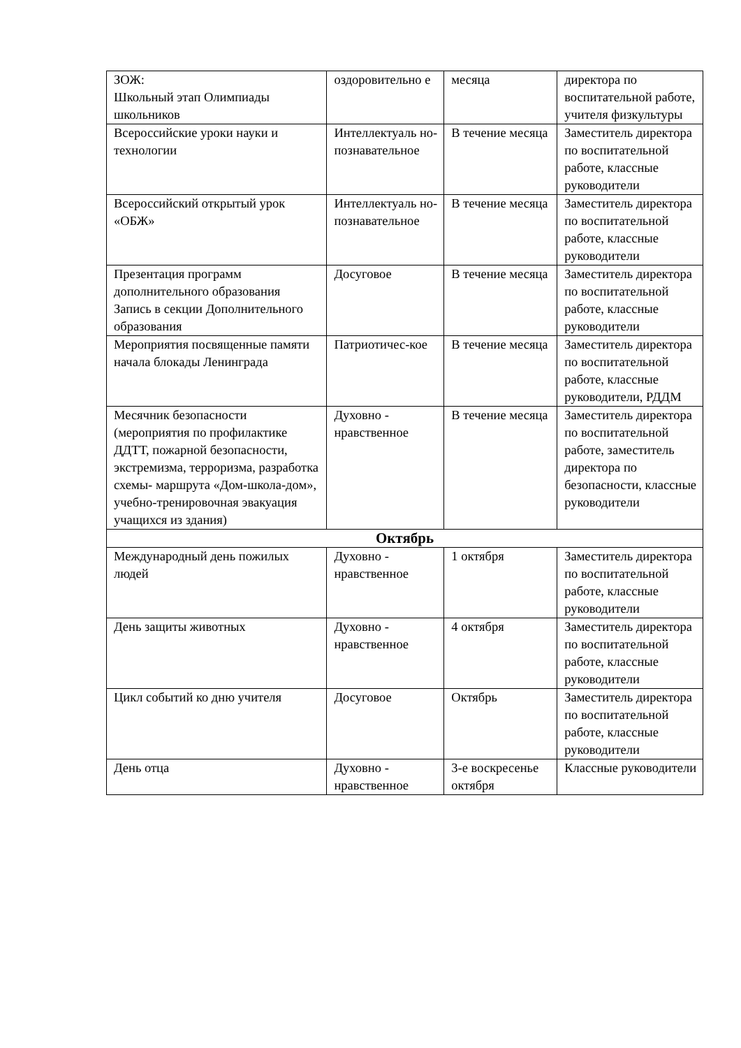| ЗОЖ: Школьный этап Олимпиады школьников | оздоровительно е | месяца | директора по воспитательной работе, учителя физкультуры |
| Всероссийские уроки науки и технологии | Интеллектуаль но-познавательное | В течение месяца | Заместитель директора по воспитательной работе, классные руководители |
| Всероссийский открытый урок «ОБЖ» | Интеллектуаль но-познавательное | В течение месяца | Заместитель директора по воспитательной работе, классные руководители |
| Презентация программ дополнительного образования Запись в секции Дополнительного образования | Досуговое | В течение месяца | Заместитель директора по воспитательной работе, классные руководители |
| Мероприятия посвященные памяти начала блокады Ленинграда | Патриотичес-кое | В течение месяца | Заместитель директора по воспитательной работе, классные руководители, РДДМ |
| Месячник безопасности (мероприятия по профилактике ДДТТ, пожарной безопасности, экстремизма, терроризма, разработка схемы- маршрута «Дом-школа-дом», учебно-тренировочная эвакуация учащихся из здания) | Духовно - нравственное | В течение месяца | Заместитель директора по воспитательной работе, заместитель директора по безопасности, классные руководители |
| Октябрь | | | |
| Международный день пожилых людей | Духовно - нравственное | 1 октября | Заместитель директора по воспитательной работе, классные руководители |
| День защиты животных | Духовно - нравственное | 4 октября | Заместитель директора по воспитательной работе, классные руководители |
| Цикл событий ко дню учителя | Досуговое | Октябрь | Заместитель директора по воспитательной работе, классные руководители |
| День отца | Духовно - нравственное | 3-е воскресенье октября | Классные руководители |